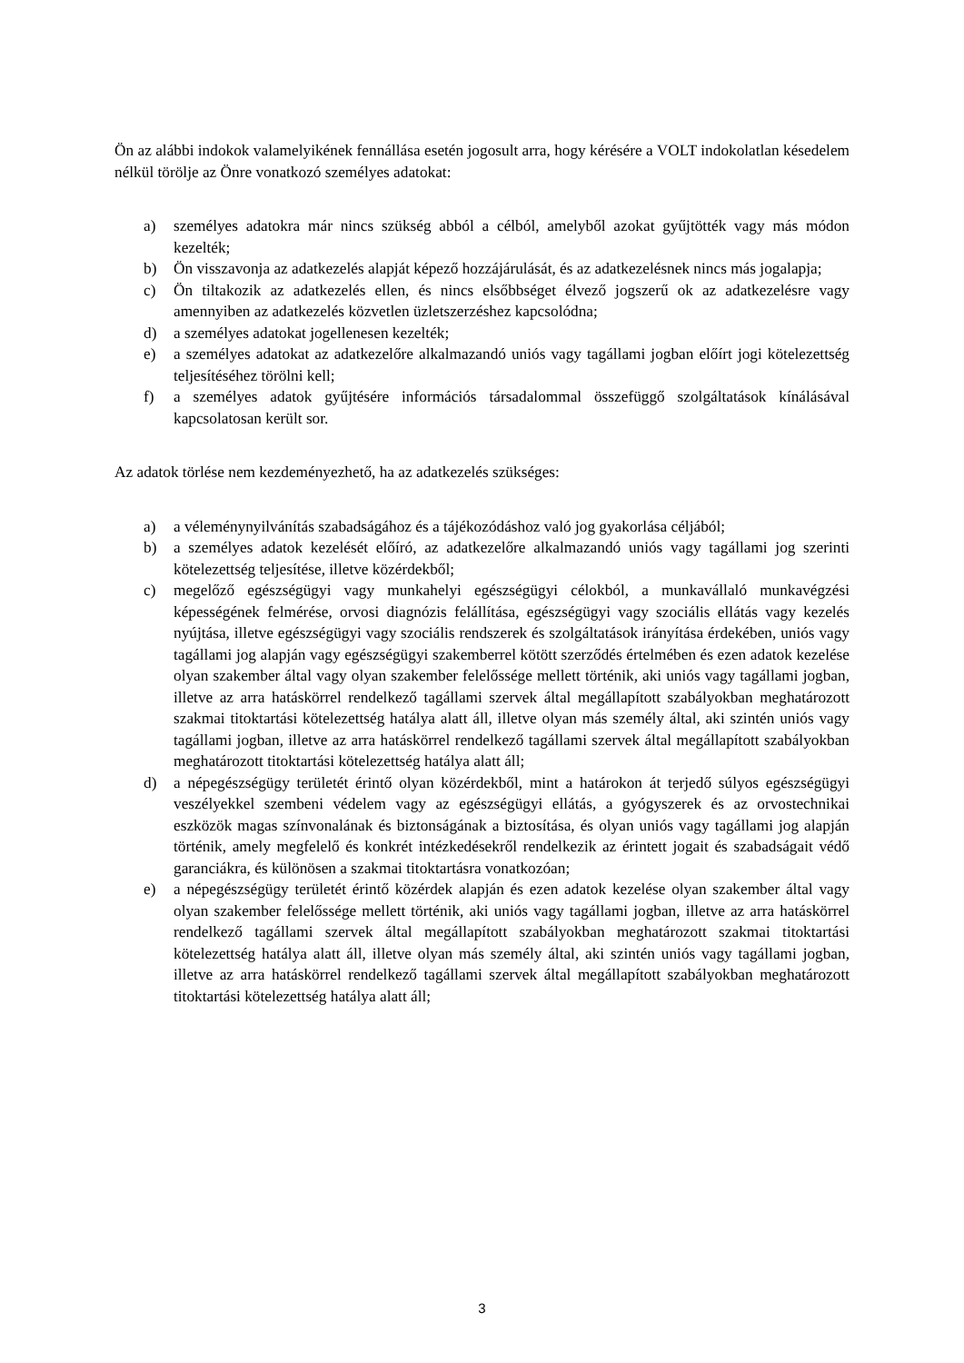Ön az alábbi indokok valamelyikének fennállása esetén jogosult arra, hogy kérésére a VOLT indokolatlan késedelem nélkül törölje az Önre vonatkozó személyes adatokat:
a) személyes adatokra már nincs szükség abból a célból, amelyből azokat gyűjtötték vagy más módon kezelték;
b) Ön visszavonja az adatkezelés alapját képező hozzájárulását, és az adatkezelésnek nincs más jogalapja;
c) Ön tiltakozik az adatkezelés ellen, és nincs elsőbbséget élvező jogszerű ok az adatkezelésre vagy amennyiben az adatkezelés közvetlen üzletszerzéshez kapcsolódna;
d) a személyes adatokat jogellenesen kezelték;
e) a személyes adatokat az adatkezelőre alkalmazandó uniós vagy tagállami jogban előírt jogi kötelezettség teljesítéséhez törölni kell;
f) a személyes adatok gyűjtésére információs társadalommal összefüggő szolgáltatások kínálásával kapcsolatosan került sor.
Az adatok törlése nem kezdeményezhető, ha az adatkezelés szükséges:
a) a véleménynyilvánítás szabadságához és a tájékozódáshoz való jog gyakorlása céljából;
b) a személyes adatok kezelését előíró, az adatkezelőre alkalmazandó uniós vagy tagállami jog szerinti kötelezettség teljesítése, illetve közérdekből;
c) megelőző egészségügyi vagy munkahelyi egészségügyi célokból, a munkavállaló munkavégzési képességének felmérése, orvosi diagnózis felállítása, egészségügyi vagy szociális ellátás vagy kezelés nyújtása, illetve egészségügyi vagy szociális rendszerek és szolgáltatások irányítása érdekében, uniós vagy tagállami jog alapján vagy egészségügyi szakemberrel kötött szerződés értelmében és ezen adatok kezelése olyan szakember által vagy olyan szakember felelőssége mellett történik, aki uniós vagy tagállami jogban, illetve az arra hatáskörrel rendelkező tagállami szervek által megállapított szabályokban meghatározott szakmai titoktartási kötelezettség hatálya alatt áll, illetve olyan más személy által, aki szintén uniós vagy tagállami jogban, illetve az arra hatáskörrel rendelkező tagállami szervek által megállapított szabályokban meghatározott titoktartási kötelezettség hatálya alatt áll;
d) a népegészségügy területét érintő olyan közérdekből, mint a határokon át terjedő súlyos egészségügyi veszélyekkel szembeni védelem vagy az egészségügyi ellátás, a gyógyszerek és az orvostechnikai eszközök magas színvonalának és biztonságának a biztosítása, és olyan uniós vagy tagállami jog alapján történik, amely megfelelő és konkrét intézkedésekről rendelkezik az érintett jogait és szabadságait védő garanciákra, és különösen a szakmai titoktartásra vonatkozóan;
e) a népegészségügy területét érintő közérdek alapján és ezen adatok kezelése olyan szakember által vagy olyan szakember felelőssége mellett történik, aki uniós vagy tagállami jogban, illetve az arra hatáskörrel rendelkező tagállami szervek által megállapított szabályokban meghatározott szakmai titoktartási kötelezettség hatálya alatt áll, illetve olyan más személy által, aki szintén uniós vagy tagállami jogban, illetve az arra hatáskörrel rendelkező tagállami szervek által megállapított szabályokban meghatározott titoktartási kötelezettség hatálya alatt áll;
3